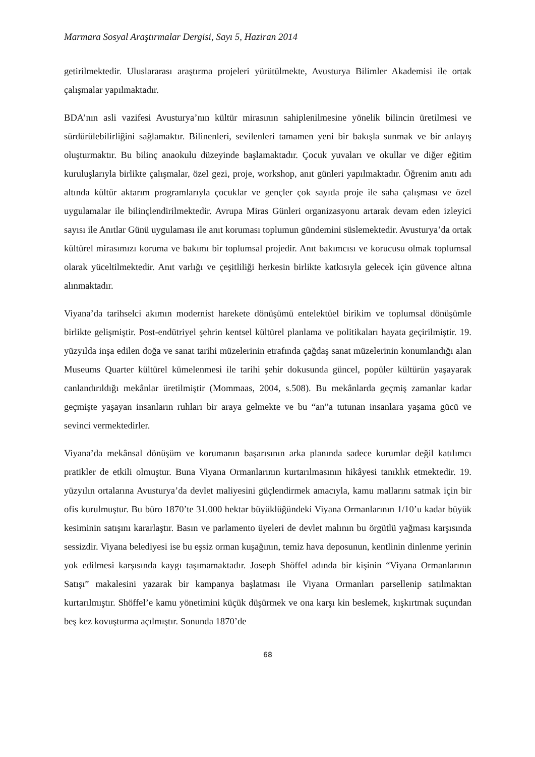Marmara Sosyal Araştırmalar Dergisi, Sayı 5, Haziran 2014
getirilmektedir. Uluslararası araştırma projeleri yürütülmekte, Avusturya Bilimler Akademisi ile ortak çalışmalar yapılmaktadır.
BDA’nın asli vazifesi Avusturya’nın kültür mirasının sahiplenilmesine yönelik bilincin üretilmesi ve sürdürülebilirliğini sağlamaktır. Bilinenleri, sevilenleri tamamen yeni bir bakışla sunmak ve bir anlayış oluşturmaktır. Bu bilinç anaokulu düzeyinde başlamaktadır. Çocuk yuvaları ve okullar ve diğer eğitim kuruluşlarıyla birlikte çalışmalar, özel gezi, proje, workshop, anıt günleri yapılmaktadır. Öğrenim anıtı adı altında kültür aktarım programlarıyla çocuklar ve gençler çok sayıda proje ile saha çalışması ve özel uygulamalar ile bilinçlendirilmektedir. Avrupa Miras Günleri organizasyonu artarak devam eden izleyici sayısı ile Anıtlar Günü uygulaması ile anıt koruması toplumun gündemini süslemektedir. Avusturya’da ortak kültürel mirasımızı koruma ve bakımı bir toplumsal projedir. Anıt bakımcısı ve korucusu olmak toplumsal olarak yüceltilmektedir. Anıt varlığı ve çeşitliliği herkesin birlikte katkısıyla gelecek için güvence altına alınmaktadır.
Viyana’da tarihselci akımın modernist harekete dönüşümü entelektüel birikim ve toplumsal dönüşümle birlikte gelişmiştir. Post-endütriyel şehrin kentsel kültürel planlama ve politikaları hayata geçirilmiştir. 19. yüzyılda inşa edilen doğa ve sanat tarihi müzelerinin etrafında çağdaş sanat müzelerinin konumlandığı alan Museums Quarter kültürel kümelenmesi ile tarihi şehir dokusunda güncel, popüler kültürün yaşayarak canlandırıldığı mekânlar üretilmiştir (Mommaas, 2004, s.508). Bu mekânlarda geçmiş zamanlar kadar geçmişte yaşayan insanların ruhları bir araya gelmekte ve bu “an”a tutunan insanlara yaşama gücü ve sevinci vermektedirler.
Viyana’da mekânsal dönüşüm ve korumanın başarısının arka planında sadece kurumlar değil katılımcı pratikler de etkili olmuştur. Buna Viyana Ormanlarının kurtarılmasının hikâyesi tanıklık etmektedir. 19. yüzyılın ortalarına Avusturya’da devlet maliyesini güçlendirmek amacıyla, kamu mallarını satmak için bir ofis kurulmuştur. Bu büro 1870’te 31.000 hektar büyüklüğündeki Viyana Ormanlarının 1/10’u kadar büyük kesiminin satışını kararlaştır. Basın ve parlamento üyeleri de devlet malının bu örgütlü yağması karşısında sessizdir. Viyana belediyesi ise bu eşsiz orman kuşağının, temiz hava deposunun, kentlinin dinlenme yerinin yok edilmesi karşısında kaygı taşımamaktadır. Joseph Shöffel adında bir kişinin “Viyana Ormanlarının Satışı” makalesini yazarak bir kampanya başlatması ile Viyana Ormanları parsellenip satılmaktan kurtarılmıştır. Shöffel’e kamu yönetimini küçük düşürmek ve ona karşı kin beslemek, kışkırtmak suçundan beş kez kovuşturma açılmıştır. Sonunda 1870’de
68